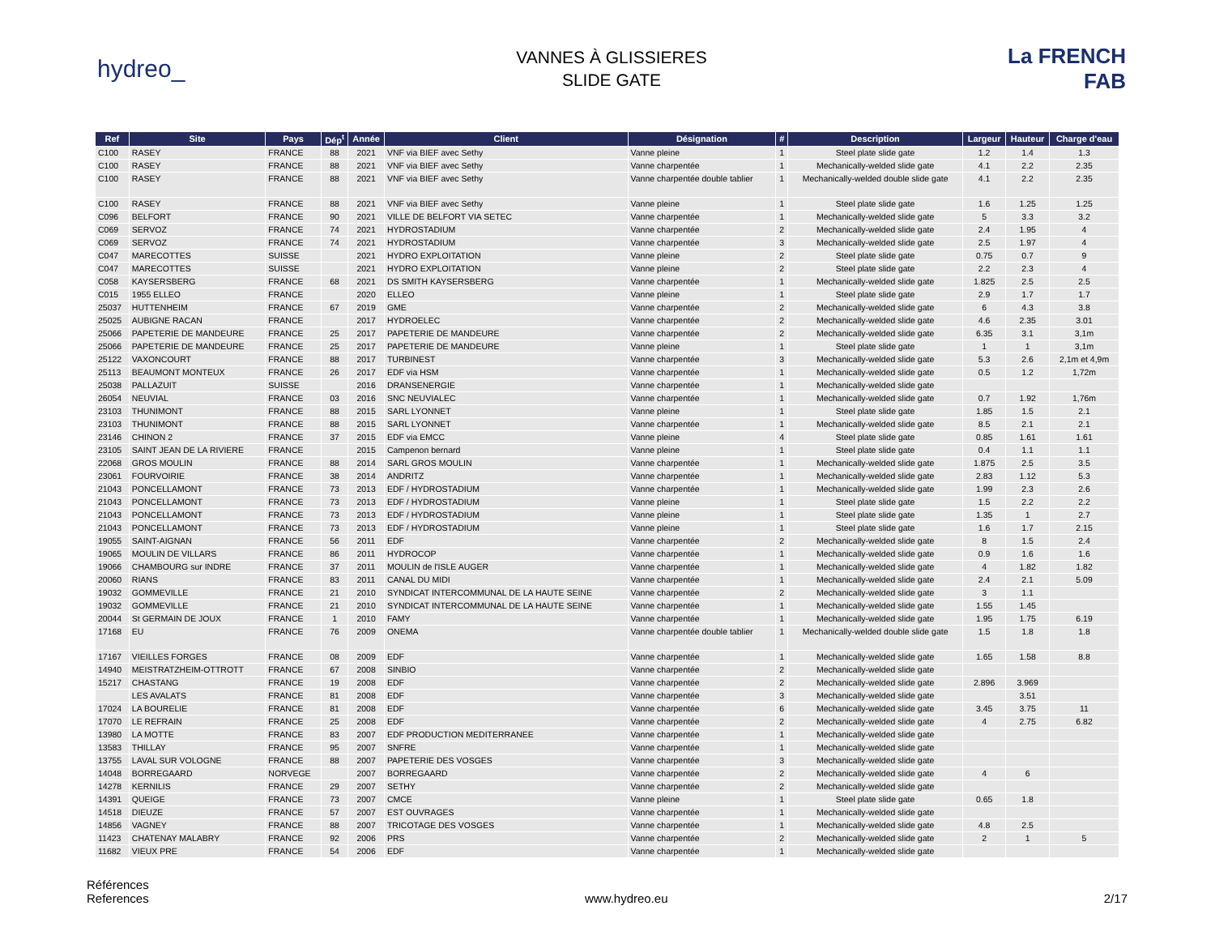hydreo_
VANNES À GLISSIERES
SLIDE GATE
La FRENCH FAB
| Ref | Site | Pays | Dép<sup>t</sup> | Année | Client | Désignation | # | Description | Largeur | Hauteur | Charge d'eau |
| --- | --- | --- | --- | --- | --- | --- | --- | --- | --- | --- | --- |
| C100 | RASEY | FRANCE | 88 | 2021 | VNF via BIEF avec Sethy | Vanne pleine | 1 | Steel plate slide gate | 1.2 | 1.4 | 1.3 |
| C100 | RASEY | FRANCE | 88 | 2021 | VNF via BIEF avec Sethy | Vanne charpentée | 1 | Mechanically-welded slide gate | 4.1 | 2.2 | 2.35 |
| C100 | RASEY | FRANCE | 88 | 2021 | VNF via BIEF avec Sethy | Vanne charpentée double tablier | 1 | Mechanically-welded double slide gate | 4.1 | 2.2 | 2.35 |
| C100 | RASEY | FRANCE | 88 | 2021 | VNF via BIEF avec Sethy | Vanne pleine | 1 | Steel plate slide gate | 1.6 | 1.25 | 1.25 |
| C096 | BELFORT | FRANCE | 90 | 2021 | VILLE DE BELFORT VIA SETEC | Vanne charpentée | 1 | Mechanically-welded slide gate | 5 | 3.3 | 3.2 |
| C069 | SERVOZ | FRANCE | 74 | 2021 | HYDROSTADIUM | Vanne charpentée | 2 | Mechanically-welded slide gate | 2.4 | 1.95 | 4 |
| C069 | SERVOZ | FRANCE | 74 | 2021 | HYDROSTADIUM | Vanne charpentée | 3 | Mechanically-welded slide gate | 2.5 | 1.97 | 4 |
| C047 | MARECOTTES | SUISSE | | 2021 | HYDRO EXPLOITATION | Vanne pleine | 2 | Steel plate slide gate | 0.75 | 0.7 | 9 |
| C047 | MARECOTTES | SUISSE | | 2021 | HYDRO EXPLOITATION | Vanne pleine | 2 | Steel plate slide gate | 2.2 | 2.3 | 4 |
| C058 | KAYSERSBERG | FRANCE | 68 | 2021 | DS SMITH KAYSERSBERG | Vanne charpentée | 1 | Mechanically-welded slide gate | 1.825 | 2.5 | 2.5 |
| C015 | 1955 ELLEO | FRANCE | | 2020 | ELLEO | Vanne pleine | 1 | Steel plate slide gate | 2.9 | 1.7 | 1.7 |
| 25037 | HUTTENHEIM | FRANCE | 67 | 2019 | GME | Vanne charpentée | 2 | Mechanically-welded slide gate | 6 | 4.3 | 3.8 |
| 25025 | AUBIGNE RACAN | FRANCE | | 2017 | HYDROELEC | Vanne charpentée | 2 | Mechanically-welded slide gate | 4.6 | 2.35 | 3.01 |
| 25066 | PAPETERIE DE MANDEURE | FRANCE | 25 | 2017 | PAPETERIE DE MANDEURE | Vanne charpentée | 2 | Mechanically-welded slide gate | 6.35 | 3.1 | 3,1m |
| 25066 | PAPETERIE DE MANDEURE | FRANCE | 25 | 2017 | PAPETERIE DE MANDEURE | Vanne pleine | 1 | Steel plate slide gate | 1 | 1 | 3,1m |
| 25122 | VAXONCOURT | FRANCE | 88 | 2017 | TURBINEST | Vanne charpentée | 3 | Mechanically-welded slide gate | 5.3 | 2.6 | 2,1m et 4,9m |
| 25113 | BEAUMONT MONTEUX | FRANCE | 26 | 2017 | EDF via HSM | Vanne charpentée | 1 | Mechanically-welded slide gate | 0.5 | 1.2 | 1,72m |
| 25038 | PALLAZUIT | SUISSE | | 2016 | DRANSENERGIE | Vanne charpentée | 1 | Mechanically-welded slide gate | | | |
| 26054 | NEUVIAL | FRANCE | 03 | 2016 | SNC NEUVIALEC | Vanne charpentée | 1 | Mechanically-welded slide gate | 0.7 | 1.92 | 1,76m |
| 23103 | THUNIMONT | FRANCE | 88 | 2015 | SARL LYONNET | Vanne pleine | 1 | Steel plate slide gate | 1.85 | 1.5 | 2.1 |
| 23103 | THUNIMONT | FRANCE | 88 | 2015 | SARL LYONNET | Vanne charpentée | 1 | Mechanically-welded slide gate | 8.5 | 2.1 | 2.1 |
| 23146 | CHINON 2 | FRANCE | 37 | 2015 | EDF via EMCC | Vanne pleine | 4 | Steel plate slide gate | 0.85 | 1.61 | 1.61 |
| 23105 | SAINT JEAN DE LA RIVIERE | FRANCE | | 2015 | Campenon bernard | Vanne pleine | 1 | Steel plate slide gate | 0.4 | 1.1 | 1.1 |
| 22068 | GROS MOULIN | FRANCE | 88 | 2014 | SARL GROS MOULIN | Vanne charpentée | 1 | Mechanically-welded slide gate | 1.875 | 2.5 | 3.5 |
| 23061 | FOURVOIRIE | FRANCE | 38 | 2014 | ANDRITZ | Vanne charpentée | 1 | Mechanically-welded slide gate | 2.83 | 1.12 | 5.3 |
| 21043 | PONCELLAMONT | FRANCE | 73 | 2013 | EDF / HYDROSTADIUM | Vanne charpentée | 1 | Mechanically-welded slide gate | 1.99 | 2.3 | 2.6 |
| 21043 | PONCELLAMONT | FRANCE | 73 | 2013 | EDF / HYDROSTADIUM | Vanne pleine | 1 | Steel plate slide gate | 1.5 | 2.2 | 2.2 |
| 21043 | PONCELLAMONT | FRANCE | 73 | 2013 | EDF / HYDROSTADIUM | Vanne pleine | 1 | Steel plate slide gate | 1.35 | 1 | 2.7 |
| 21043 | PONCELLAMONT | FRANCE | 73 | 2013 | EDF / HYDROSTADIUM | Vanne pleine | 1 | Steel plate slide gate | 1.6 | 1.7 | 2.15 |
| 19055 | SAINT-AIGNAN | FRANCE | 56 | 2011 | EDF | Vanne charpentée | 2 | Mechanically-welded slide gate | 8 | 1.5 | 2.4 |
| 19065 | MOULIN DE VILLARS | FRANCE | 86 | 2011 | HYDROCOP | Vanne charpentée | 1 | Mechanically-welded slide gate | 0.9 | 1.6 | 1.6 |
| 19066 | CHAMBOURG sur INDRE | FRANCE | 37 | 2011 | MOULIN de l'ISLE AUGER | Vanne charpentée | 1 | Mechanically-welded slide gate | 4 | 1.82 | 1.82 |
| 20060 | RIANS | FRANCE | 83 | 2011 | CANAL DU MIDI | Vanne charpentée | 1 | Mechanically-welded slide gate | 2.4 | 2.1 | 5.09 |
| 19032 | GOMMEVILLE | FRANCE | 21 | 2010 | SYNDICAT INTERCOMMUNAL DE LA HAUTE SEINE | Vanne charpentée | 2 | Mechanically-welded slide gate | 3 | 1.1 | |
| 19032 | GOMMEVILLE | FRANCE | 21 | 2010 | SYNDICAT INTERCOMMUNAL DE LA HAUTE SEINE | Vanne charpentée | 1 | Mechanically-welded slide gate | 1.55 | 1.45 | |
| 20044 | St GERMAIN DE JOUX | FRANCE | 1 | 2010 | FAMY | Vanne charpentée | 1 | Mechanically-welded slide gate | 1.95 | 1.75 | 6.19 |
| 17168 | EU | FRANCE | 76 | 2009 | ONEMA | Vanne charpentée double tablier | 1 | Mechanically-welded double slide gate | 1.5 | 1.8 | 1.8 |
| 17167 | VIEILLES FORGES | FRANCE | 08 | 2009 | EDF | Vanne charpentée | 1 | Mechanically-welded slide gate | 1.65 | 1.58 | 8.8 |
| 14940 | MEISTRATZHEIM-OTTROTT | FRANCE | 67 | 2008 | SINBIO | Vanne charpentée | 2 | Mechanically-welded slide gate | | | |
| 15217 | CHASTANG | FRANCE | 19 | 2008 | EDF | Vanne charpentée | 2 | Mechanically-welded slide gate | 2.896 | 3.969 | |
| | LES AVALATS | FRANCE | 81 | 2008 | EDF | Vanne charpentée | 3 | Mechanically-welded slide gate | | 3.51 | |
| 17024 | LA BOURELIE | FRANCE | 81 | 2008 | EDF | Vanne charpentée | 6 | Mechanically-welded slide gate | 3.45 | 3.75 | 11 |
| 17070 | LE REFRAIN | FRANCE | 25 | 2008 | EDF | Vanne charpentée | 2 | Mechanically-welded slide gate | 4 | 2.75 | 6.82 |
| 13980 | LA MOTTE | FRANCE | 83 | 2007 | EDF PRODUCTION MEDITERRANEE | Vanne charpentée | 1 | Mechanically-welded slide gate | | | |
| 13583 | THILLAY | FRANCE | 95 | 2007 | SNFRE | Vanne charpentée | 1 | Mechanically-welded slide gate | | | |
| 13755 | LAVAL SUR VOLOGNE | FRANCE | 88 | 2007 | PAPETERIE DES VOSGES | Vanne charpentée | 3 | Mechanically-welded slide gate | | | |
| 14048 | BORREGAARD | NORVEGE | | 2007 | BORREGAARD | Vanne charpentée | 2 | Mechanically-welded slide gate | 4 | 6 | |
| 14278 | KERNILIS | FRANCE | 29 | 2007 | SETHY | Vanne charpentée | 2 | Mechanically-welded slide gate | | | |
| 14391 | QUEIGE | FRANCE | 73 | 2007 | CMCE | Vanne pleine | 1 | Steel plate slide gate | 0.65 | 1.8 | |
| 14518 | DIEUZE | FRANCE | 57 | 2007 | EST OUVRAGES | Vanne charpentée | 1 | Mechanically-welded slide gate | | | |
| 14856 | VAGNEY | FRANCE | 88 | 2007 | TRICOTAGE DES VOSGES | Vanne charpentée | 1 | Mechanically-welded slide gate | 4.8 | 2.5 | |
| 11423 | CHATENAY MALABRY | FRANCE | 92 | 2006 | PRS | Vanne charpentée | 2 | Mechanically-welded slide gate | 2 | 1 | 5 |
| 11682 | VIEUX PRE | FRANCE | 54 | 2006 | EDF | Vanne charpentée | 1 | Mechanically-welded slide gate | | | |
Références
References
www.hydreo.eu
2/17